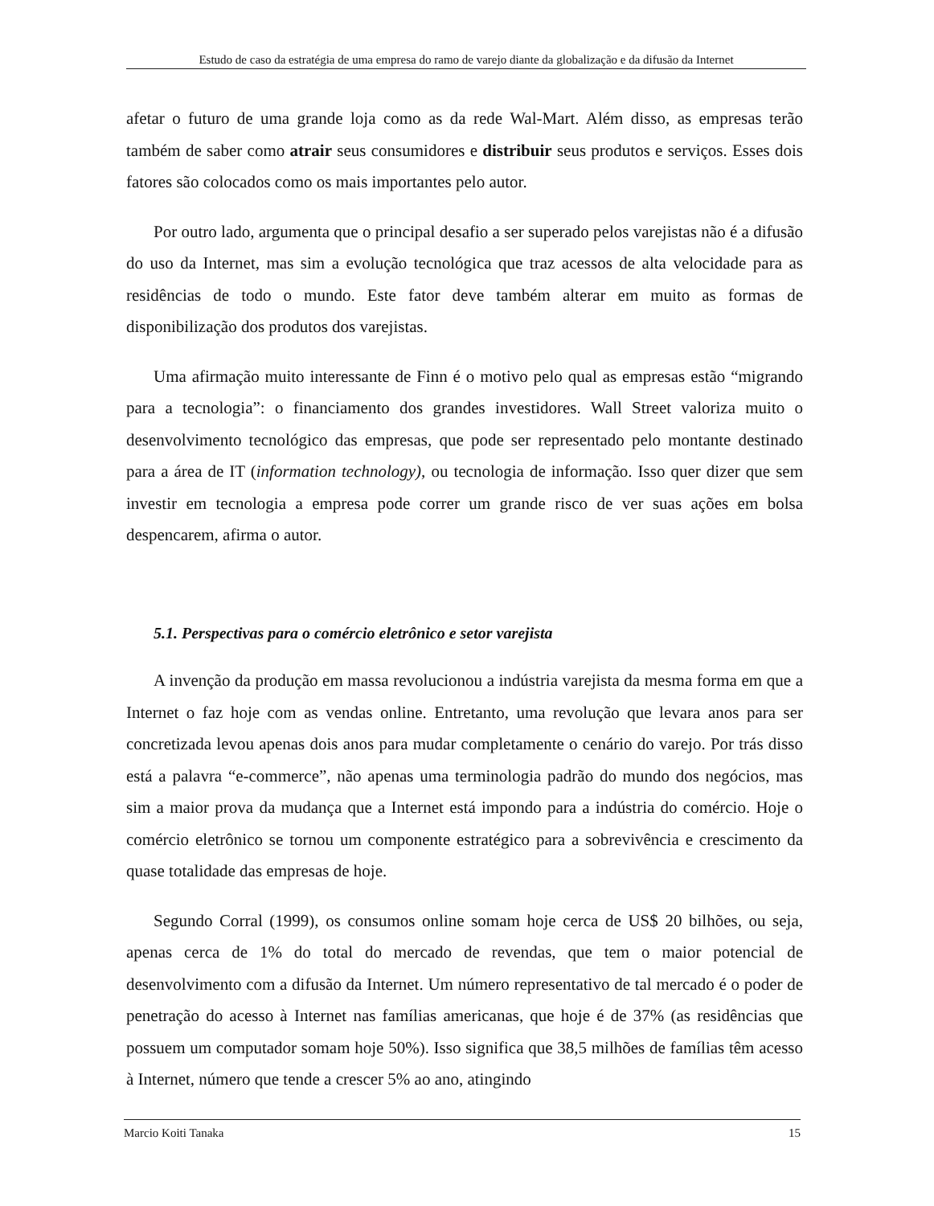Estudo de caso da estratégia de uma empresa do ramo de varejo diante da globalização e da difusão da Internet
afetar o futuro de uma grande loja como as da rede Wal-Mart. Além disso, as empresas terão também de saber como atrair seus consumidores e distribuir seus produtos e serviços. Esses dois fatores são colocados como os mais importantes pelo autor.
Por outro lado, argumenta que o principal desafio a ser superado pelos varejistas não é a difusão do uso da Internet, mas sim a evolução tecnológica que traz acessos de alta velocidade para as residências de todo o mundo. Este fator deve também alterar em muito as formas de disponibilização dos produtos dos varejistas.
Uma afirmação muito interessante de Finn é o motivo pelo qual as empresas estão “migrando para a tecnologia”: o financiamento dos grandes investidores. Wall Street valoriza muito o desenvolvimento tecnológico das empresas, que pode ser representado pelo montante destinado para a área de IT (information technology), ou tecnologia de informação. Isso quer dizer que sem investir em tecnologia a empresa pode correr um grande risco de ver suas ações em bolsa despencarem, afirma o autor.
5.1. Perspectivas para o comércio eletrônico e setor varejista
A invenção da produção em massa revolucionou a indústria varejista da mesma forma em que a Internet o faz hoje com as vendas online. Entretanto, uma revolução que levara anos para ser concretizada levou apenas dois anos para mudar completamente o cenário do varejo. Por trás disso está a palavra “e-commerce”, não apenas uma terminologia padrão do mundo dos negócios, mas sim a maior prova da mudança que a Internet está impondo para a indústria do comércio. Hoje o comércio eletrônico se tornou um componente estratégico para a sobrevivência e crescimento da quase totalidade das empresas de hoje.
Segundo Corral (1999), os consumos online somam hoje cerca de US$ 20 bilhões, ou seja, apenas cerca de 1% do total do mercado de revendas, que tem o maior potencial de desenvolvimento com a difusão da Internet. Um número representativo de tal mercado é o poder de penetração do acesso à Internet nas famílias americanas, que hoje é de 37% (as residências que possuem um computador somam hoje 50%). Isso significa que 38,5 milhões de famílias têm acesso à Internet, número que tende a crescer 5% ao ano, atingindo
Marcio Koiti Tanaka 15